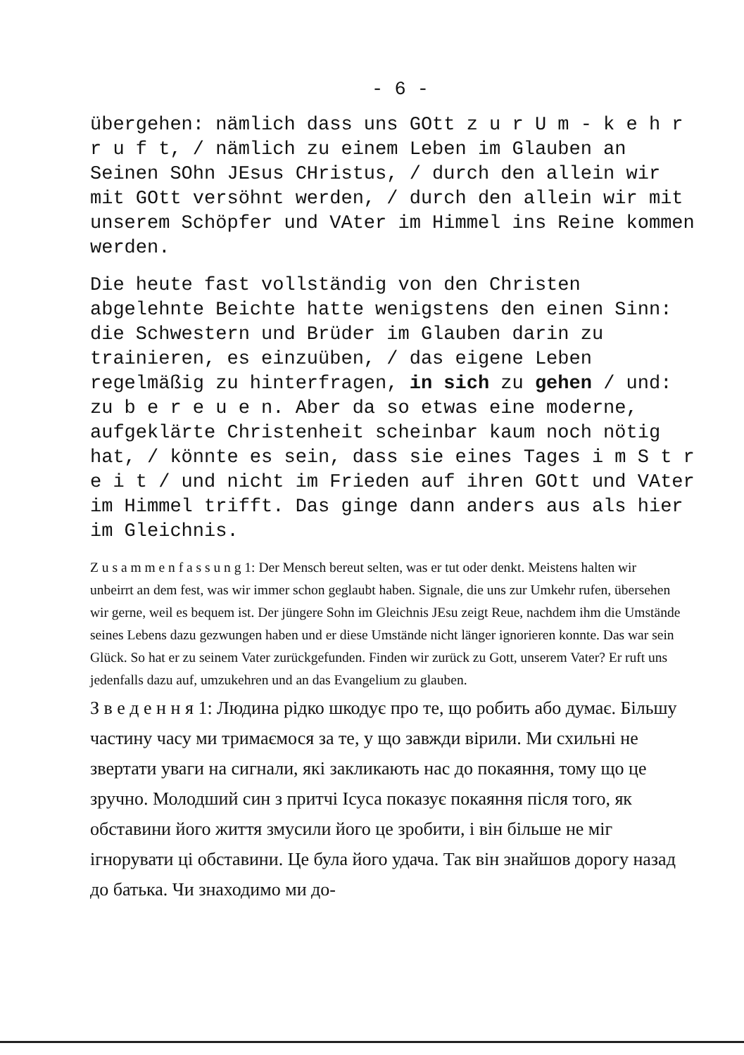- 6 -
übergehen: nämlich dass uns GOtt z u r U m - k e h r r u f t, / nämlich zu einem Leben im Glauben an Seinen SOhn JEsus CHristus, / durch den allein wir mit GOtt versöhnt werden, / durch den allein wir mit unserem Schöpfer und VAter im Himmel ins Reine kommen werden.
Die heute fast vollständig von den Christen abgelehnte Beichte hatte wenigstens den einen Sinn: die Schwestern und Brüder im Glauben darin zu trainieren, es einzuüben, / das eigene Leben regelmäßig zu hinterfragen, in sich zu gehen / und: zu b e r e u e n. Aber da so etwas eine moderne, aufgeklärte Christenheit scheinbar kaum noch nötig hat, / könnte es sein, dass sie eines Tages i m S t r e i t / und nicht im Frieden auf ihren GOtt und VAter im Himmel trifft. Das ginge dann anders aus als hier im Gleichnis.
Z u s a m m e n f a s s u n g 1: Der Mensch bereut selten, was er tut oder denkt. Meistens halten wir unbeirrt an dem fest, was wir immer schon geglaubt haben. Signale, die uns zur Umkehr rufen, übersehen wir gerne, weil es bequem ist. Der jüngere Sohn im Gleichnis JEsu zeigt Reue, nachdem ihm die Umstände seines Lebens dazu gezwungen haben und er diese Umstände nicht länger ignorieren konnte. Das war sein Glück. So hat er zu seinem Vater zurückgefunden. Finden wir zurück zu Gott, unserem Vater? Er ruft uns jedenfalls dazu auf, umzukehren und an das Evangelium zu glauben.
З в е д е н н я 1: Людина рідко шкодує про те, що робить або думає. Більшу частину часу ми тримаємося за те, у що завжди вірили. Ми схильні не звертати уваги на сигнали, які закликають нас до покаяння, тому що це зручно. Молодший син з притчі Ісуса показує покаяння після того, як обставини його життя змусили його це зробити, і він більше не міг ігнорувати ці обставини. Це була його удача. Так він знайшов дорогу назад до батька. Чи знаходимо ми до-